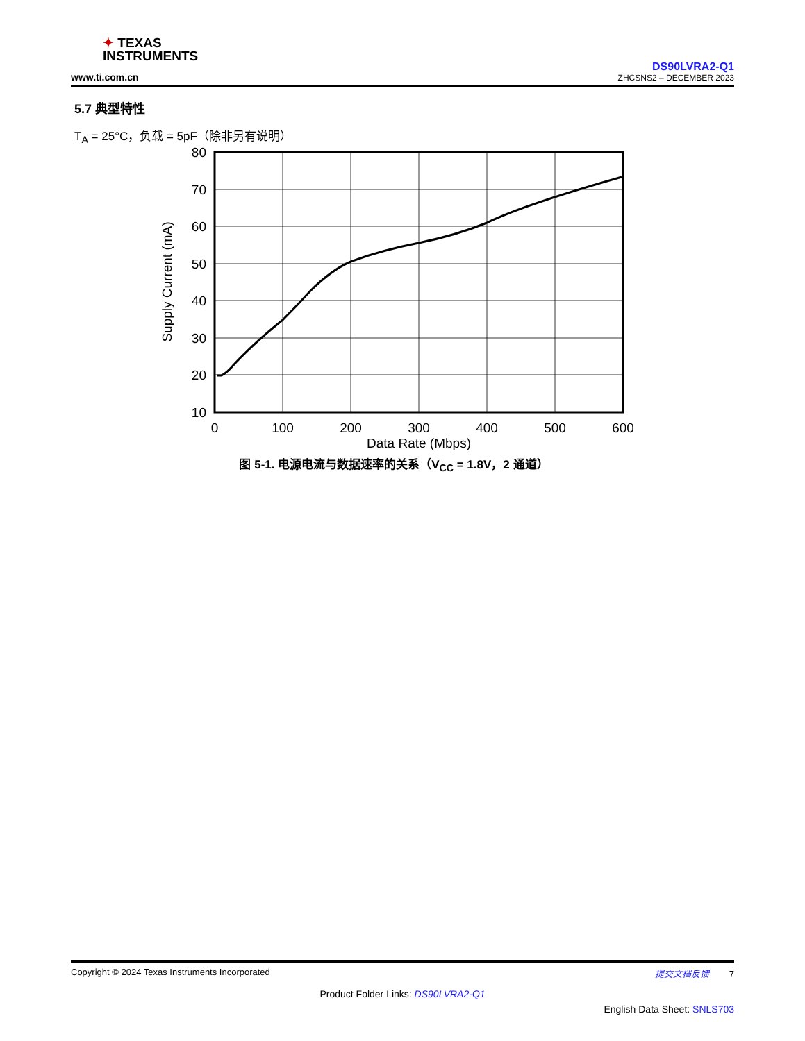✦ TEXAS
INSTRUMENTS
www.ti.com.cn
DS90LVRA2-Q1
ZHCSNS2 – DECEMBER 2023
5.7 典型特性
T<sub>A</sub> = 25°C，负载 = 5pF（除非另有说明）
80
70
60
50
40
30
20
10
0
100
200
300
400
500
600
Data Rate (Mbps)
Supply Current (mA)
图 5-1. 电源电流与数据速率的关系（V<sub>CC</sub> = 1.8V，2 通道）
Copyright © 2024 Texas Instruments Incorporated 提交文档反馈 7
Product Folder Links: DS90LVRA2-Q1
English Data Sheet: SNLS703